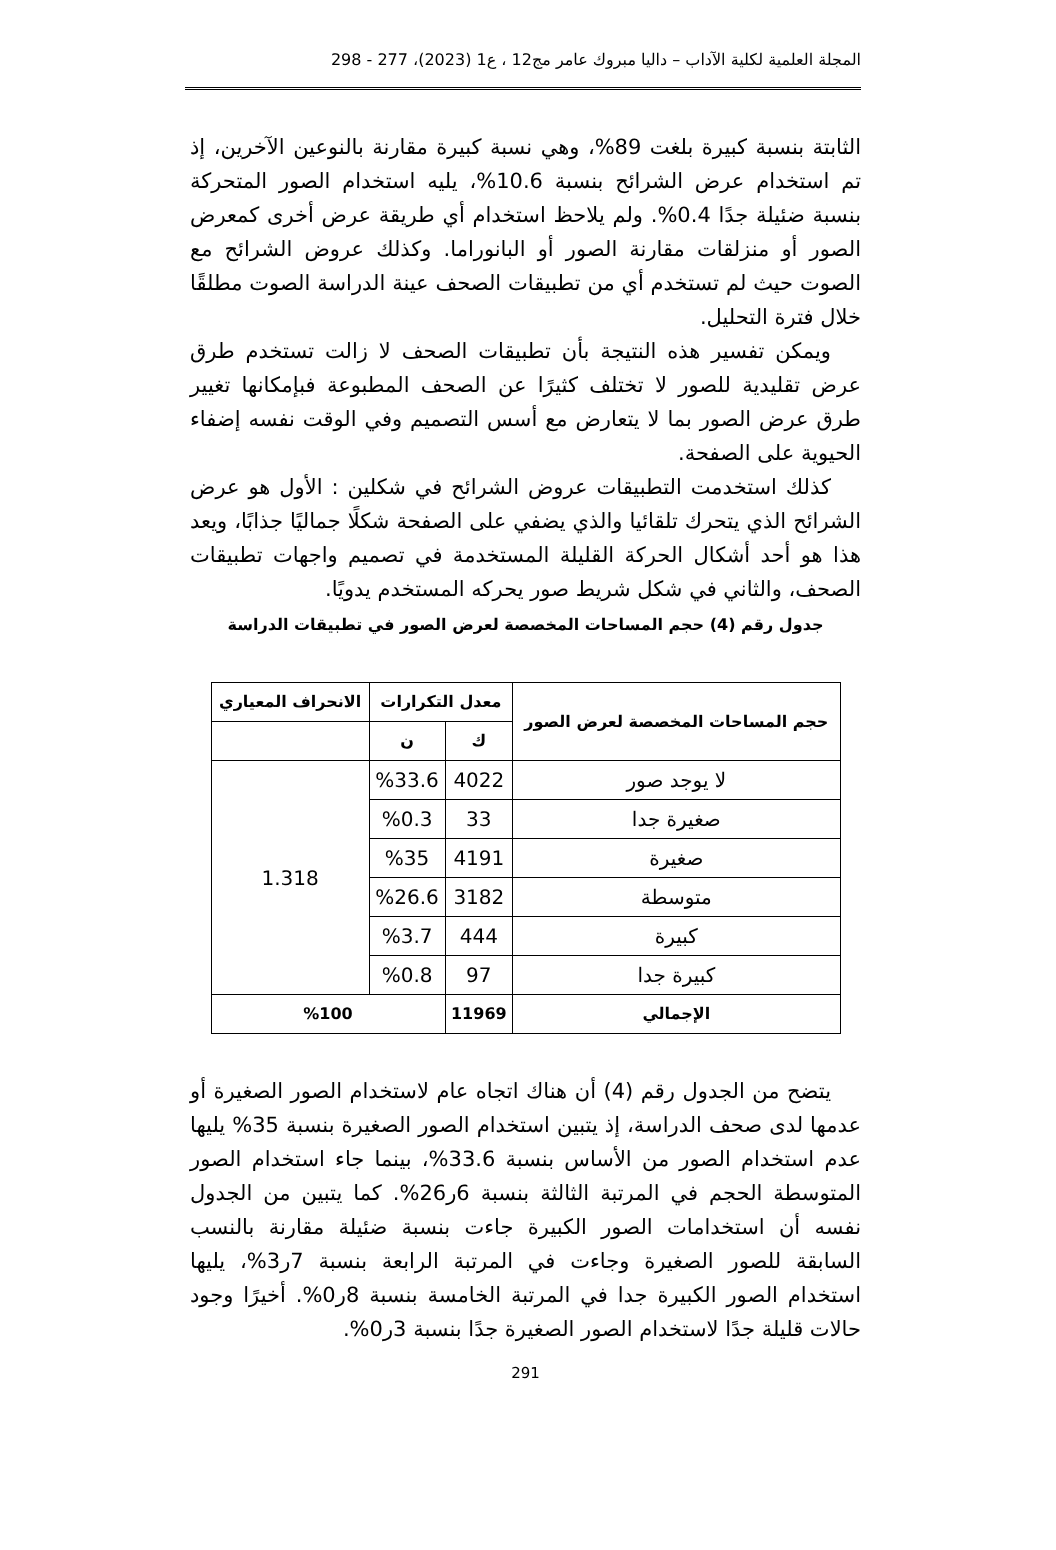المجلة العلمية لكلية الآداب – داليا مبروك عامر مج12 ، ع1 (2023)، 277 - 298
الثابتة بنسبة كبيرة بلغت 89%، وهي نسبة كبيرة مقارنة بالنوعين الآخرين، إذ تم استخدام عرض الشرائح بنسبة 10.6%، يليه استخدام الصور المتحركة بنسبة ضئيلة جدًا 0.4%. ولم يلاحظ استخدام أي طريقة عرض أخرى كمعرض الصور أو منزلقات مقارنة الصور أو البانوراما. وكذلك عروض الشرائح مع الصوت حيث لم تستخدم أي من تطبيقات الصحف عينة الدراسة الصوت مطلقًا خلال فترة التحليل.
ويمكن تفسير هذه النتيجة بأن تطبيقات الصحف لا زالت تستخدم طرق عرض تقليدية للصور لا تختلف كثيرًا عن الصحف المطبوعة فبإمكانها تغيير طرق عرض الصور بما لا يتعارض مع أسس التصميم وفي الوقت نفسه إضفاء الحيوية على الصفحة.
كذلك استخدمت التطبيقات عروض الشرائح في شكلين : الأول هو عرض الشرائح الذي يتحرك تلقائيا والذي يضفي على الصفحة شكلًا جماليًا جذابًا، ويعد هذا هو أحد أشكال الحركة القليلة المستخدمة في تصميم واجهات تطبيقات الصحف، والثاني في شكل شريط صور يحركه المستخدم يدويًا.
جدول رقم (4) حجم المساحات المخصصة لعرض الصور في تطبيقات الدراسة
| حجم المساحات المخصصة لعرض الصور | معدل التكرارات | | الانحراف المعياري |
| --- | --- | --- | --- |
| | ك | ن | |
| لا يوجد صور | 4022 | %33.6 | 1.318 |
| صغيرة جدا | 33 | %0.3 | |
| صغيرة | 4191 | %35 | |
| متوسطة | 3182 | %26.6 | |
| كبيرة | 444 | %3.7 | |
| كبيرة جدا | 97 | %0.8 | |
| الإجمالي | 11969 | %100 | |
يتضح من الجدول رقم (4) أن هناك اتجاه عام لاستخدام الصور الصغيرة أو عدمها لدى صحف الدراسة، إذ يتبين استخدام الصور الصغيرة بنسبة 35% يليها عدم استخدام الصور من الأساس بنسبة 33.6%، بينما جاء استخدام الصور المتوسطة الحجم في المرتبة الثالثة بنسبة 6ر26%. كما يتبين من الجدول نفسه أن استخدامات الصور الكبيرة جاءت بنسبة ضئيلة مقارنة بالنسب السابقة للصور الصغيرة وجاءت في المرتبة الرابعة بنسبة 7ر3%، يليها استخدام الصور الكبيرة جدا في المرتبة الخامسة بنسبة 8ر0%. أخيرًا وجود حالات قليلة جدًا لاستخدام الصور الصغيرة جدًا بنسبة 3ر0%.
291